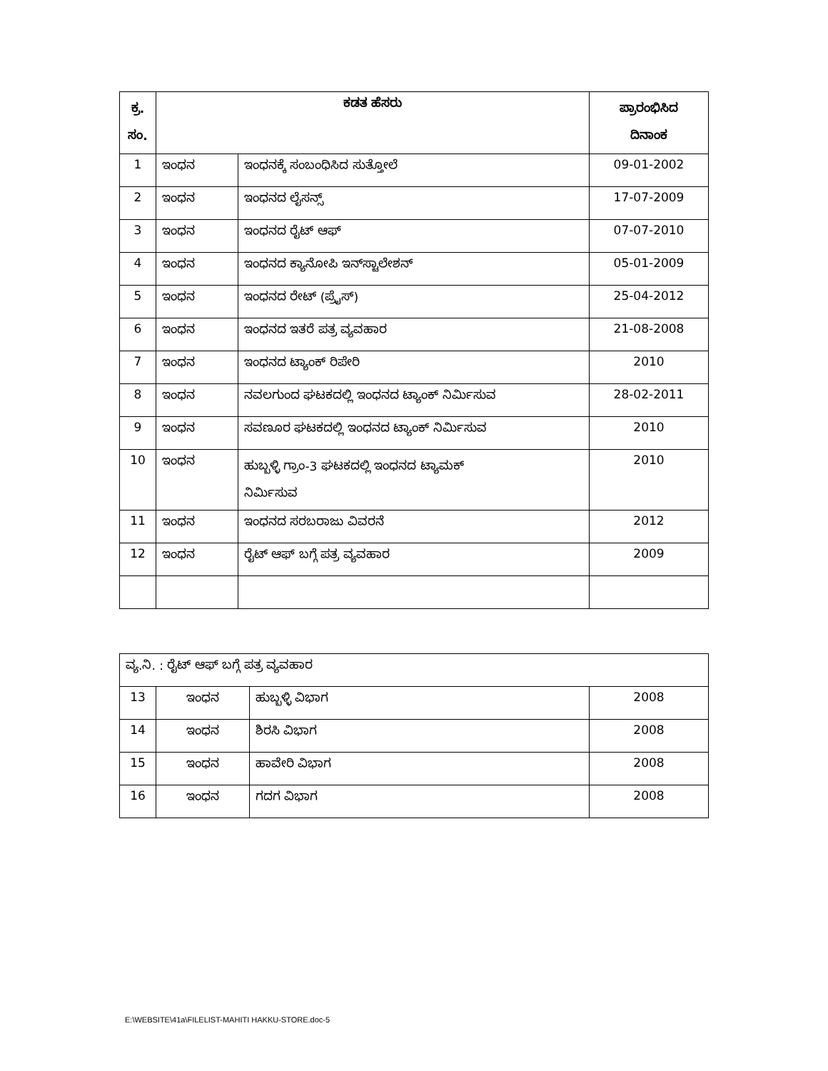| ಕ್ರ. ಸಂ. | ಕಡತ ಹೆಸರು | | ಪ್ರಾರಂಭಿಸಿದ ದಿನಾಂಕ |
| --- | --- | --- | --- |
| 1 | ಇಂಧನ | ಇಂಧನಕ್ಕೆ ಸಂಬಂಧಿಸಿದ ಸುತ್ತೋಲೆ | 09-01-2002 |
| 2 | ಇಂಧನ | ಇಂಧನದ ಲೈಸನ್ಸ್ | 17-07-2009 |
| 3 | ಇಂಧನ | ಇಂಧನದ ರೈಟ್ ಆಫ್ | 07-07-2010 |
| 4 | ಇಂಧನ | ಇಂಧನದ ಕ್ಯಾನೋಪಿ ಇನ್‌ಸ್ಟಾಲೇಶನ್ | 05-01-2009 |
| 5 | ಇಂಧನ | ಇಂಧನದ ರೇಟ್ (ಪ್ರೈಸ್) | 25-04-2012 |
| 6 | ಇಂಧನ | ಇಂಧನದ ಇತರೆ ಪತ್ರ ವ್ಯವಹಾರ | 21-08-2008 |
| 7 | ಇಂಧನ | ಇಂಧನದ ಟ್ಯಾಂಕ್ ರಿಪೇರಿ | 2010 |
| 8 | ಇಂಧನ | ನವಲಗುಂದ ಘಟಕದಲ್ಲಿ ಇಂಧನದ ಟ್ಯಾಂಕ್ ನಿರ್ಮಿಸುವ | 28-02-2011 |
| 9 | ಇಂಧನ | ಸವಣೂರ ಘಟಕದಲ್ಲಿ ಇಂಧನದ ಟ್ಯಾಂಕ್ ನಿರ್ಮಿಸುವ | 2010 |
| 10 | ಇಂಧನ | ಹುಬ್ಬಳ್ಳಿ ಗ್ರಾಂ-3 ಘಟಕದಲ್ಲಿ ಇಂಧನದ ಟ್ಯಾಮಕ್ ನಿರ್ಮಿಸುವ | 2010 |
| 11 | ಇಂಧನ | ಇಂಧನದ ಸರಬರಾಜು ವಿವರನೆ | 2012 |
| 12 | ಇಂಧನ | ರೈಟ್ ಆಫ್ ಬಗ್ಗೆ ಪತ್ರ ವ್ಯವಹಾರ | 2009 |
| ವ್ಯ.ನಿ. : ರೈಟ್ ಆಫ್ ಬಗ್ಗೆ ಪತ್ರ ವ್ಯವಹಾರ | | | |
| 13 | ಇಂಧನ | ಹುಬ್ಬಳ್ಳಿ ವಿಭಾಗ | 2008 |
| 14 | ಇಂಧನ | ಶಿರಸಿ ವಿಭಾಗ | 2008 |
| 15 | ಇಂಧನ | ಹಾವೇರಿ ವಿಭಾಗ | 2008 |
| 16 | ಇಂಧನ | ಗದಗ ವಿಭಾಗ | 2008 |
E:\WEBSITE\41a\FILELIST-MAHITI HAKKU-STORE.doc-5